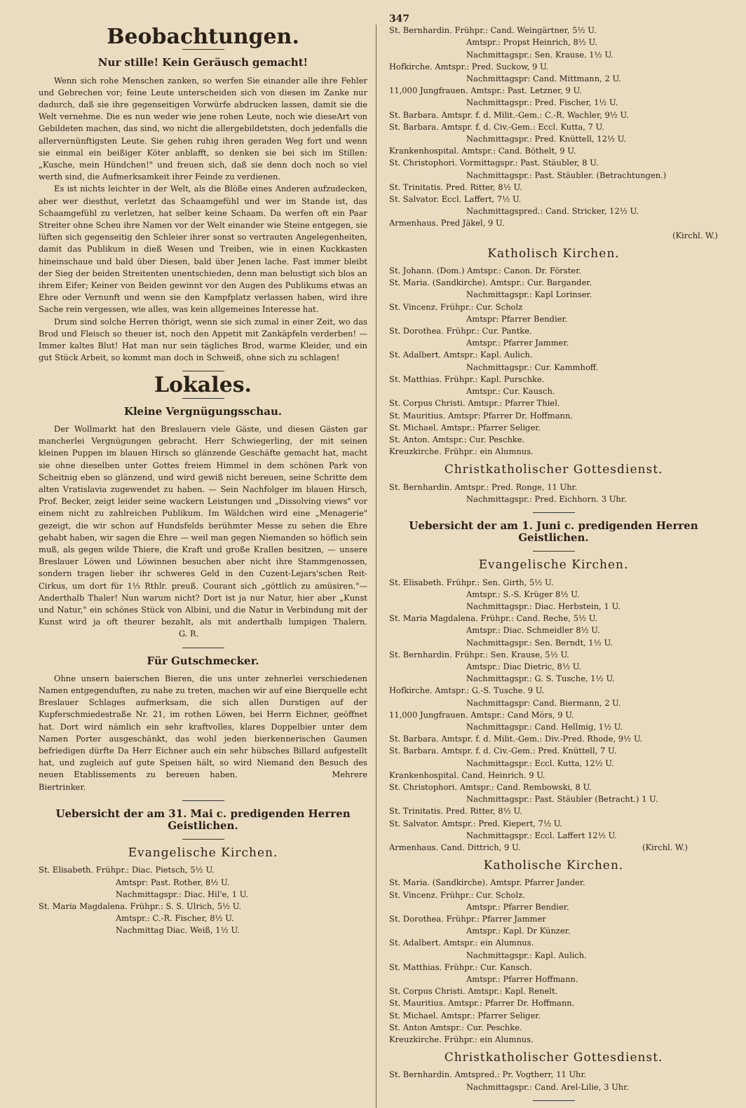347
Beobachtungen.
Nur stille! Kein Geräusch gemacht!
Wenn sich rohe Menschen zanken, so werfen Sie einander alle ihre Fehler und Gebrechen vor; feine Leute unterscheiden sich von diesen im Zanke nur dadurch, daß sie ihre gegenseitigen Vorwürfe abdrucken lassen, damit sie die Welt vernehme. Die es nun weder wie jene rohen Leute, noch wie dieseArt von Gebildeten machen, das sind, wo nicht die allergebildetsten, doch jedenfalls die allervernünftigsten Leute. Sie gehen ruhig ihren geraden Weg fort und wenn sie einmal ein beißiger Köter anblafft, so denken sie bei sich im Stillen: „Kusche, mein Hündchen!" und freuen sich, daß sie denn doch noch so viel werth sind, die Aufmerksamkeit ihrer Feinde zu verdienen.
Es ist nichts leichter in der Welt, als die Blöße eines Anderen aufzudecken, aber wer diesthut, verletzt das Schaamgefühl und wer im Stande ist, das Schaamgefühl zu verletzen, hat selber keine Schaam. Da werfen oft ein Paar Streiter ohne Scheu ihre Namen vor der Welt einander wie Steine entgegen, sie lüften sich gegenseitig den Schleier ihrer sonst so vertrauten Angelegenheiten, damit das Publikum in dieß Wesen und Treiben, wie in einen Kuckkasten hineinschaue und bald über Diesen, bald über Jenen lache. Fast immer bleibt der Sieg der beiden Streitenten unentschieden, denn man belustigt sich blos an ihrem Eifer; Keiner von Beiden gewinnt vor den Augen des Publikums etwas an Ehre oder Vernunft und wenn sie den Kampfplatz verlassen haben, wird ihre Sache rein vergessen, wie alles, was kein allgemeines Interesse hat.
Drum sind solche Herren thörigt, wenn sie sich zumal in einer Zeit, wo das Brod und Fleisch so theuer ist, noch den Appetit mit Zankäpfeln verderben! — Immer kaltes Blut! Hat man nur sein tägliches Brod, warme Kleider, und ein gut Stück Arbeit, so kommt man doch in Schweiß, ohne sich zu schlagen!
Lokales.
Kleine Vergnügungsschau.
Der Wollmarkt hat den Breslauern viele Gäste, und diesen Gästen gar mancherlei Vergnügungen gebracht. Herr Schwiegerling, der mit seinen kleinen Puppen im blauen Hirsch so glänzende Geschäfte gemacht hat, macht sie ohne dieselben unter Gottes freiem Himmel in dem schönen Park von Scheitnig eben so glänzend, und wird gewiß nicht bereuen, seine Schritte dem alten Vratislavia zugewendet zu haben. — Sein Nachfolger im blauen Hirsch, Prof. Becker, zeigt leider seine wackern Leistungen und „Dissolving views" vor einem nicht zu zahlreichen Publikum. Im Wäldchen wird eine „Menagerie" gezeigt, die wir schon auf Hundsfelds berühmter Messe zu sehen die Ehre gehabt haben, wir sagen die Ehre — weil man gegen Niemanden so höflich sein muß, als gegen wilde Thiere, die Kraft und große Krallen besitzen, — unsere Breslauer Löwen und Löwinnen besuchen aber nicht ihre Stammgenossen, sondern tragen lieber ihr schweres Geld in den Cuzent-Lejars'schen Reit-Cirkus, um dort für 1⅓ Rthlr. preuß. Courant sich „göttlich zu amüsiren."— Anderthalb Thaler! Nun warum nicht? Dort ist ja nur Natur, hier aber „Kunst und Natur," ein schönes Stück von Albini, und die Natur in Verbindung mit der Kunst wird ja oft theurer bezahlt, als mit anderthalb lumpigen Thalern. G. R.
Für Gutschmecker.
Ohne unsern baierschen Bieren, die uns unter zehnerlei verschiedenen Namen entgegenduften, zu nahe zu treten, machen wir auf eine Bierquelle echt Breslauer Schlages aufmerksam, die sich allen Durstigen auf der Kupferschmiedestraße Nr. 21, im rothen Löwen, bei Herrn Eichner, geöffnet hat. Dort wird nämlich ein sehr kraftvolles, klares Doppelbier unter dem Namen Porter ausgeschänkt, das wohl jeden bierkennerischen Gaumen befriedigen dürfte Da Herr Eichner auch ein sehr hübsches Billard aufgestellt hat, und zugleich auf gute Speisen hält, so wird Niemand den Besuch des neuen Etablissements zu bereuen haben. Mehrere Biertrinker.
Uebersicht der am 31. Mai c. predigenden Herren Geistlichen.
Evangelische Kirchen.
St. Elisabeth. Frühpr.: Diac. Pietsch, 5½ U.
Amtspr: Past. Rother, 8½ U.
Nachmittagspr.: Diac. Hil'e, 1 U.
St. Maria Magdalena. Frühpr.: S. S. Ulrich, 5½ U.
Amtspr.: C.-R. Fischer, 8½ U.
Nachmittag Diac. Weiß, 1½ U.
St. Bernhardin. Frühpr.: Cand. Weingärtner, 5½ U.
Amtspr.: Propst Heinrich, 8½ U.
Nachmittagspr.: Sen. Krause. 1½ U.
Hofkirche. Amtspr.: Pred. Suckow, 9 U.
Nachmittagspr: Cand. Mittmann, 2 U.
11,000 Jungfrauen. Amtspr.: Past. Letzner, 9 U.
Nachmittagspr.: Pred. Fischer, 1½ U.
St. Barbara. Amtspr. f. d. Milit.-Gem.: C.-R. Wachler, 9½ U.
St. Barbara. Amtspr. f. d. Civ.-Gem.: Eccl. Kutta, 7 U.
Nachmittagspr.: Pred. Knüttell, 12½ U.
Krankenhospital. Amtspr.: Cand. Böthelt, 9 U.
St. Christophori. Vormittagspr.: Past. Stäubler, 8 U.
Nachmittagspr.: Past. Stäubler. (Betrachtungen.)
St. Trinitatis. Pred. Ritter, 8½ U.
St. Salvator. Eccl. Laffert, 7½ U.
Nachmittagspred.: Cand. Stricker, 12½ U.
Armenhaus. Pred Jäkel, 9 U.
(Kirchl. W.)
Katholisch Kirchen.
St. Johann. (Dom.) Amtspr.: Canon. Dr. Förster.
St. Maria. (Sandkirche). Amtspr.: Cur. Bargander.
Nachmittagspr.: Kapl Lorinser.
St. Vincenz. Frühpr.: Cur. Scholz
Amtspr: Pfarrer Bendier.
St. Dorothea. Frühpr.: Cur. Pantke.
Amtspr.: Pfarrer Jammer.
St. Adalbert. Amtspr.: Kapl. Aulich.
Nachmittagspr.: Cur. Kammhoff.
St. Matthias. Frühpr.: Kapl. Purschke.
Amtspr.: Cur. Kausch.
St. Corpus Christi. Amtspr.: Pfarrer Thiel.
St. Mauritius. Amtspr: Pfarrer Dr. Hoffmann.
St. Michael. Amtspr.: Pfarrer Seliger.
St. Anton. Amtspr.: Cur. Peschke.
Kreuzkirche. Frühpr.: ein Alumnus.
Christkatholischer Gottesdienst.
St. Bernhardin. Amtspr.: Pred. Ronge, 11 Uhr.
Nachmittagspr.: Pred. Eichhorn. 3 Uhr.
Uebersicht der am 1. Juni c. predigenden Herren Geistlichen.
Evangelische Kirchen.
St. Elisabeth. Frühpr.: Sen. Girth, 5½ U.
Amtspr.: S.-S. Krüger 8½ U.
Nachmittagspr.: Diac. Herbstein, 1 U.
St. Maria Magdalena. Frühpr.: Cand. Reche, 5½ U.
Amtspr.: Diac. Schmeidler 8½ U.
Nachmittagspr.: Sen. Berndt, 1½ U.
St. Bernhardin. Frühpr.: Sen. Krause, 5½ U.
Amtspr.: Diac Dietric, 8½ U.
Nachmittagspr.: G. S. Tusche, 1½ U.
Hofkirche. Amtspr.: G.-S. Tusche. 9 U.
Nachmittagspr: Cand. Biermann, 2 U.
11,000 Jungfrauen. Amtspr.: Cand Mörs, 9 U.
Nachmittagspr.: Cand. Hellmig, 1½ U.
St. Barbara. Amtspr. f. d. Milit.-Gem.: Div.-Pred. Rhode, 9½ U.
St. Barbara. Amtspr. f. d. Civ.-Gem.: Pred. Knüttell, 7 U.
Nachmittagspr.: Eccl. Kutta, 12½ U.
Krankenhospital. Cand. Heinrich. 9 U.
St. Christophori. Amtspr.: Cand. Rembowski, 8 U.
Nachmittagspr.: Past. Stäubler (Betracht.) 1 U.
St. Trinitatis. Pred. Ritter, 8½ U.
St. Salvator. Amtspr.: Pred. Kiepert, 7½ U.
Nachmittagspr.: Eccl. Laffert 12½ U.
Armenhaus. Cand. Dittrich, 9 U. (Kirchl. W.)
Katholische Kirchen.
St. Maria. (Sandkirche). Amtspr. Pfarrer Jander.
St. Vincenz. Frühpr.: Cur. Scholz.
Amtspr.: Pfarrer Bendier.
St. Dorothea. Frühpr.: Pfarrer Jammer
Amtspr.: Kapl. Dr Künzer.
St. Adalbert. Amtspr.: ein Alumnus.
Nachmittagspr.: Kapl. Aulich.
St. Matthias. Frühpr.: Cur. Kansch.
Amtspr.: Pfarrer Hoffmann.
St. Corpus Christi. Amtspr.: Kapl. Renelt.
St. Mauritius. Amtspr.: Pfarrer Dr. Hoffmann.
St. Michael. Amtspr.: Pfarrer Seliger.
St. Anton Amtspr.: Cur. Peschke.
Kreuzkirche. Frühpr.: ein Alumnus.
Christkatholischer Gottesdienst.
St. Bernhardin. Amtspred.: Pr. Vogtherr, 11 Uhr.
Nachmittagspr.: Cand. Arel-Lilie, 3 Uhr.